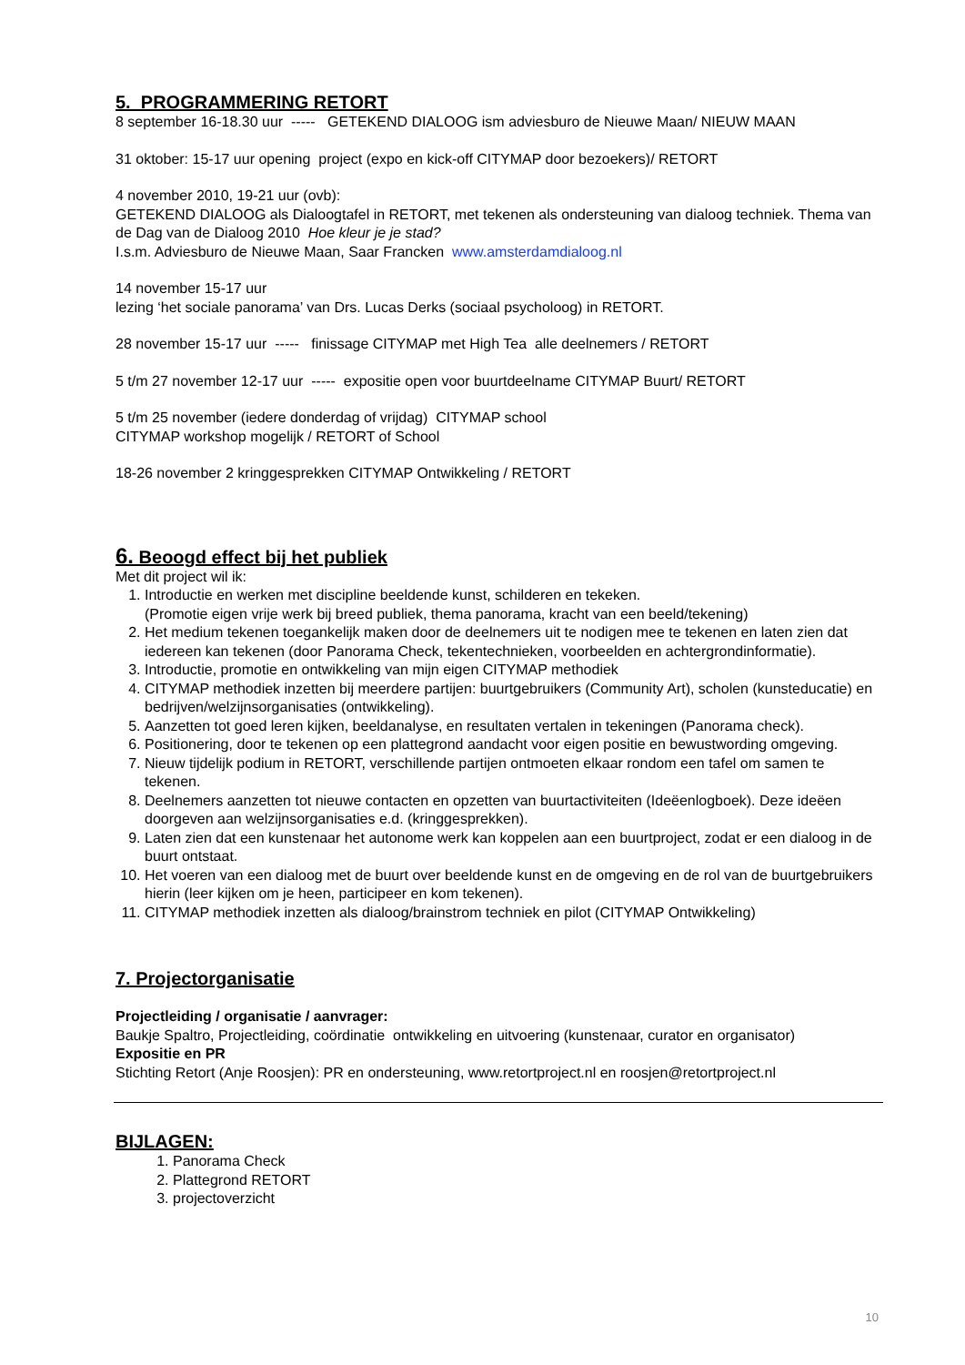5. PROGRAMMERING RETORT
8 september 16-18.30 uur ----- GETEKEND DIALOOG ism adviesburo de Nieuwe Maan/ NIEUW MAAN
31 oktober: 15-17 uur opening project (expo en kick-off CITYMAP door bezoekers)/ RETORT
4 november 2010, 19-21 uur (ovb):
GETEKEND DIALOOG als Dialoogtafel in RETORT, met tekenen als ondersteuning van dialoog techniek. Thema van de Dag van de Dialoog 2010 Hoe kleur je je stad?
I.s.m. Adviesburo de Nieuwe Maan, Saar Francken www.amsterdamdialoog.nl
14 november 15-17 uur
lezing ‘het sociale panorama’ van Drs. Lucas Derks (sociaal psycholoog) in RETORT.
28 november 15-17 uur ----- finissage CITYMAP met High Tea alle deelnemers / RETORT
5 t/m 27 november 12-17 uur ----- expositie open voor buurtdeelname CITYMAP Buurt/ RETORT
5 t/m 25 november (iedere donderdag of vrijdag) CITYMAP school
CITYMAP workshop mogelijk / RETORT of School
18-26 november 2 kringgesprekken CITYMAP Ontwikkeling / RETORT
6. Beoogd effect bij het publiek
Met dit project wil ik:
1. Introductie en werken met discipline beeldende kunst, schilderen en tekeken.
(Promotie eigen vrije werk bij breed publiek, thema panorama, kracht van een beeld/tekening)
2. Het medium tekenen toegankelijk maken door de deelnemers uit te nodigen mee te tekenen en laten zien dat iedereen kan tekenen (door Panorama Check, tekentechnieken, voorbeelden en achtergrondinformatie).
3. Introductie, promotie en ontwikkeling van mijn eigen CITYMAP methodiek
4. CITYMAP methodiek inzetten bij meerdere partijen: buurtgebruikers (Community Art), scholen (kunsteducatie) en bedrijven/welzijnsorganisaties (ontwikkeling).
5. Aanzetten tot goed leren kijken, beeldanalyse, en resultaten vertalen in tekeningen (Panorama check).
6. Positionering, door te tekenen op een plattegrond aandacht voor eigen positie en bewustwording omgeving.
7. Nieuw tijdelijk podium in RETORT, verschillende partijen ontmoeten elkaar rondom een tafel om samen te tekenen.
8. Deelnemers aanzetten tot nieuwe contacten en opzetten van buurtactiviteiten (Ideëenlogboek). Deze ideëen doorgeven aan welzijnsorganisaties e.d. (kringgesprekken).
9. Laten zien dat een kunstenaar het autonome werk kan koppelen aan een buurtproject, zodat er een dialoog in de buurt ontstaat.
10. Het voeren van een dialoog met de buurt over beeldende kunst en de omgeving en de rol van de buurtgebruikers hierin (leer kijken om je heen, participeer en kom tekenen).
11. CITYMAP methodiek inzetten als dialoog/brainstrom techniek en pilot (CITYMAP Ontwikkeling)
7. Projectorganisatie
Projectleiding / organisatie / aanvrager:
Baukje Spaltro, Projectleiding, coördinatie ontwikkeling en uitvoering (kunstenaar, curator en organisator)
Expositie en PR
Stichting Retort (Anje Roosjen): PR en ondersteuning, www.retortproject.nl en roosjen@retortproject.nl
BIJLAGEN:
1. Panorama Check
2. Plattegrond RETORT
3. projectoverzicht
10